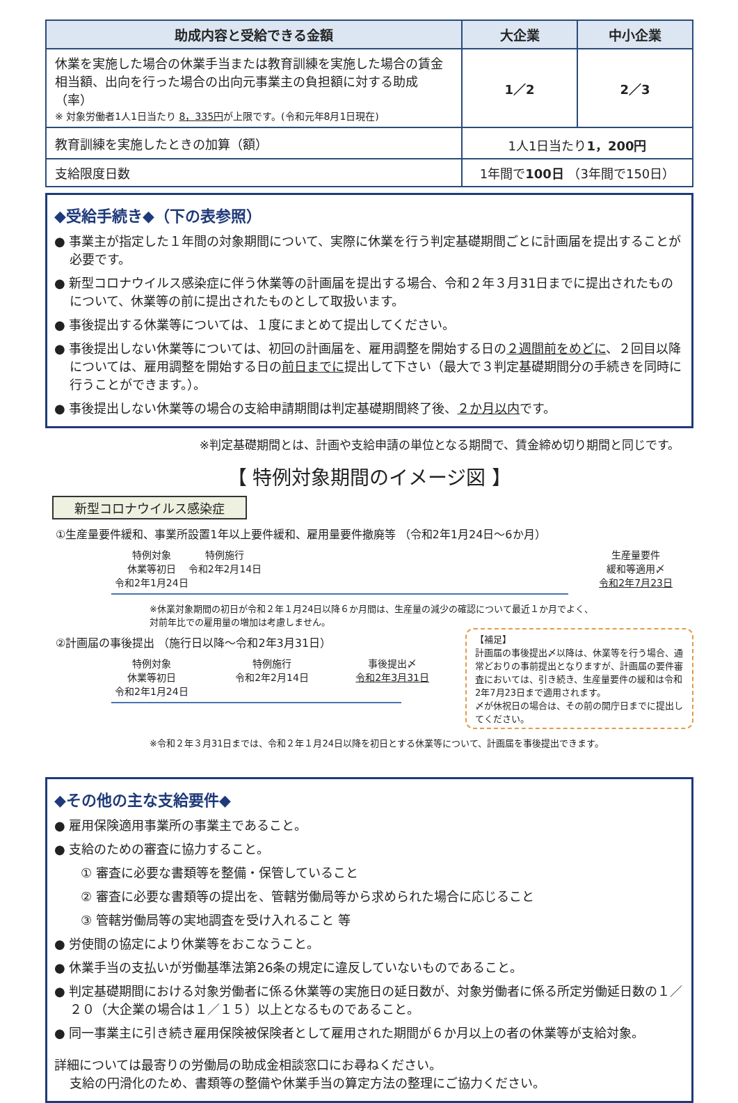| 助成内容と受給できる金額 | 大企業 | 中小企業 |
| --- | --- | --- |
| 休業を実施した場合の休業手当または教育訓練を実施した場合の賃金相当額、出向を行った場合の出向元事業主の負担額に対する助成（率） ※ 対象労働者1人1日当たり 8，335円 が上限です。(令和元年8月1日現在) | 1／2 | 2／3 |
| 教育訓練を実施したときの加算（額） | 1人1日当たり 1，200円 | |
| 支給限度日数 | 1年間で 100日 （3年間で150日） | |
◆受給手続き◆（下の表参照）
● 事業主が指定した１年間の対象期間について、実際に休業を行う判定基礎期間ごとに計画届を提出することが必要です。
● 新型コロナウイルス感染症に伴う休業等の計画届を提出する場合、令和２年３月31日までに提出されたものについて、休業等の前に提出されたものとして取扱います。
● 事後提出する休業等については、１度にまとめて提出してください。
● 事後提出しない休業等については、初回の計画届を、雇用調整を開始する日の２週間前をめどに、２回目以降については、雇用調整を開始する日の前日までに提出して下さい（最大で３判定基礎期間分の手続きを同時に行うことができます。）。
● 事後提出しない休業等の場合の支給申請期間は判定基礎期間終了後、２か月以内です。
※判定基礎期間とは、計画や支給申請の単位となる期間で、賃金締め切り期間と同じです。
【 特例対象期間のイメージ図 】
新型コロナウイルス感染症
①生産量要件緩和、事業所設置1年以上要件緩和、雇用量要件撤廃等 （令和2年1月24日～6か月）
特例対象
休業等初日
令和2年1月24日
特例施行
令和2年2月14日
生産量要件
緩和等適用〆
令和2年7月23日
※休業対象期間の初日が令和２年１月24日以降６か月間は、生産量の減少の確認について最近１か月でよく、
対前年比での雇用量の増加は考慮しません。
【補足】
計画届の事後提出〆以降は、休業等を行う場合、通常どおりの事前提出となりますが、計画届の要件審査においては、引き続き、生産量要件の緩和は令和2年7月23日まで適用されます。
〆が休祝日の場合は、その前の開庁日までに提出してください。
②計画届の事後提出 （施行日以降～令和2年3月31日）
特例対象
休業等初日
令和2年1月24日
特例施行
令和2年2月14日
事後提出〆
令和2年3月31日
※令和２年３月31日までは、令和２年１月24日以降を初日とする休業等について、計画届を事後提出できます。
◆その他の主な支給要件◆
● 雇用保険適用事業所の事業主であること。
● 支給のための審査に協力すること。
① 審査に必要な書類等を整備・保管していること
② 審査に必要な書類等の提出を、管轄労働局等から求められた場合に応じること
③ 管轄労働局等の実地調査を受け入れること 等
● 労使間の協定により休業等をおこなうこと。
● 休業手当の支払いが労働基準法第26条の規定に違反していないものであること。
● 判定基礎期間における対象労働者に係る休業等の実施日の延日数が、対象労働者に係る所定労働延日数の１／２０（大企業の場合は１／１５）以上となるものであること。
● 同一事業主に引き続き雇用保険被保険者として雇用された期間が６か月以上の者の休業等が支給対象。
詳細については最寄りの労働局の助成金相談窓口にお尋ねください。
支給の円滑化のため、書類等の整備や休業手当の算定方法の整理にご協力ください。